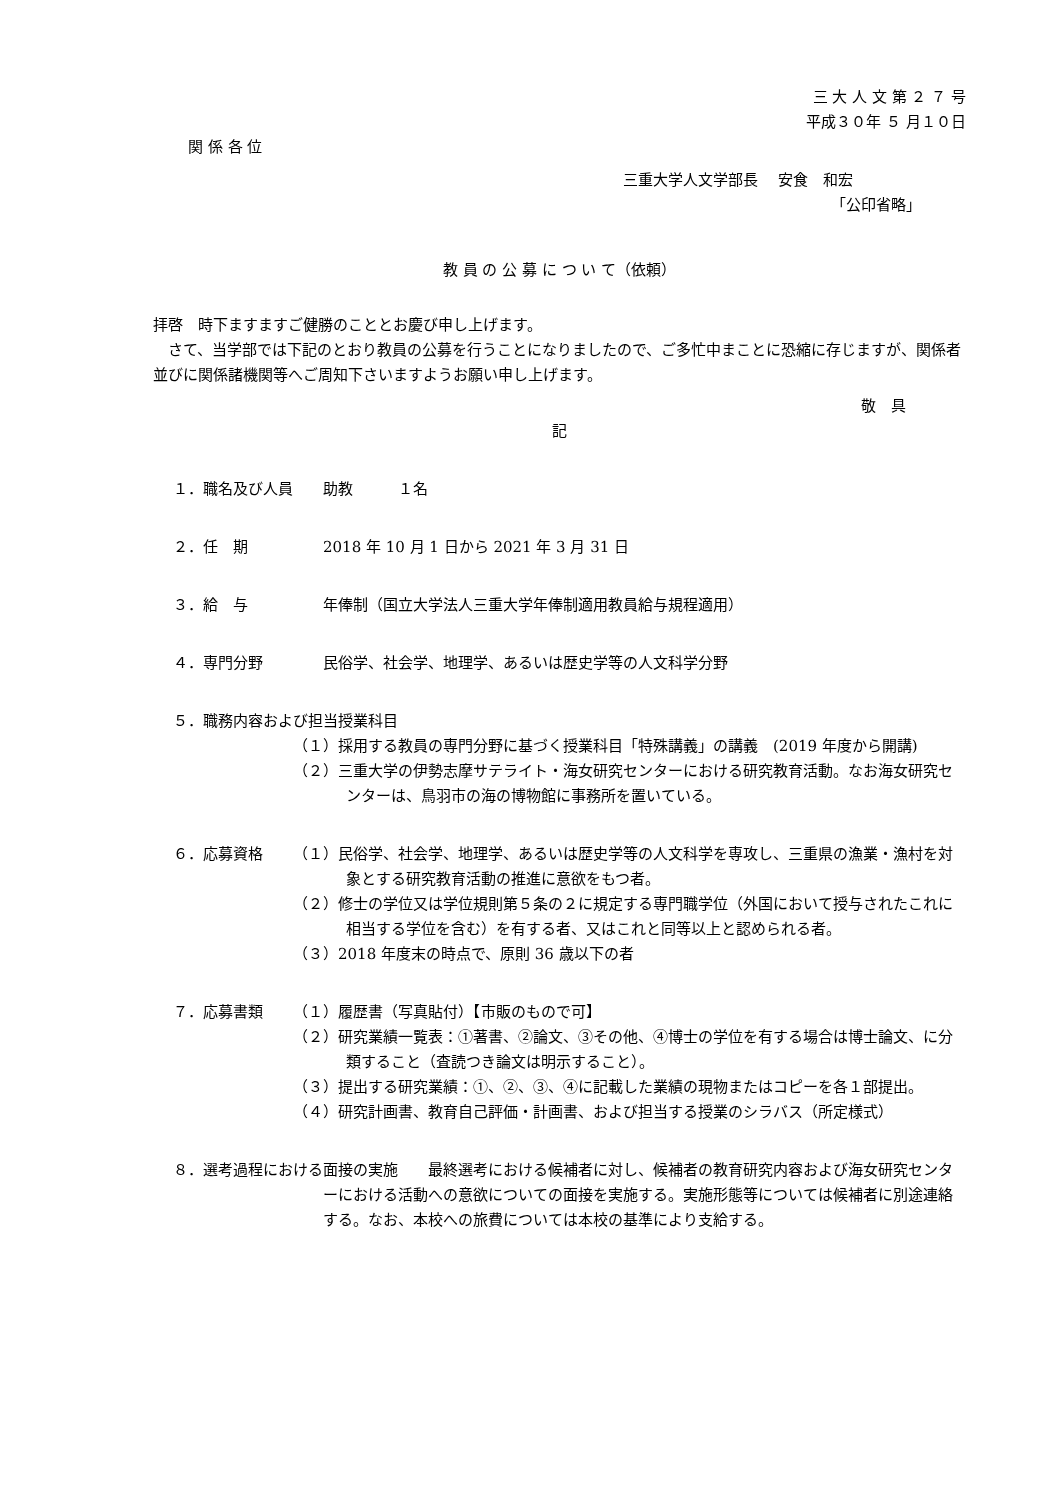三 大 人 文 第 ２ ７ 号
平成３０年 ５ 月１０日
関 係 各 位
三重大学人文学部長　 安食　和宏
「公印省略」
教 員 の 公 募 に つ い て（依頼）
拝啓　時下ますますご健勝のこととお慶び申し上げます。
　さて、当学部では下記のとおり教員の公募を行うことになりましたので、ご多忙中まことに恐縮に存じますが、関係者並びに関係諸機関等へご周知下さいますようお願い申し上げます。
敬　具
記
１．職名及び人員 助教　　　１名
２．任　期 2018 年 10 月 1 日から 2021 年 3 月 31 日
３．給　与 年俸制（国立大学法人三重大学年俸制適用教員給与規程適用）
４．専門分野 民俗学、社会学、地理学、あるいは歴史学等の人文科学分野
５．職務内容および担当授業科目
（１）採用する教員の専門分野に基づく授業科目「特殊講義」の講義　(2019 年度から開講)
（２）三重大学の伊勢志摩サテライト・海女研究センターにおける研究教育活動。なお海女研究センターは、鳥羽市の海の博物館に事務所を置いている。
６．応募資格 （１）民俗学、社会学、地理学、あるいは歴史学等の人文科学を専攻し、三重県の漁業・漁村を対象とする研究教育活動の推進に意欲をもつ者。
（２）修士の学位又は学位規則第５条の２に規定する専門職学位（外国において授与されたこれに相当する学位を含む）を有する者、又はこれと同等以上と認められる者。
（３）2018 年度末の時点で、原則 36 歳以下の者
７．応募書類 （１）履歴書（写真貼付）【市販のもので可】
（２）研究業績一覧表：①著書、②論文、③その他、④博士の学位を有する場合は博士論文、に分類すること（査読つき論文は明示すること）。
（３）提出する研究業績：①、②、③、④に記載した業績の現物またはコピーを各１部提出。
（４）研究計画書、教育自己評価・計画書、および担当する授業のシラバス（所定様式）
８．選考過程における面接の実施　　最終選考における候補者に対し、候補者の教育研究内容および海女研究センターにおける活動への意欲についての面接を実施する。実施形態等については候補者に別途連絡する。なお、本校への旅費については本校の基準により支給する。